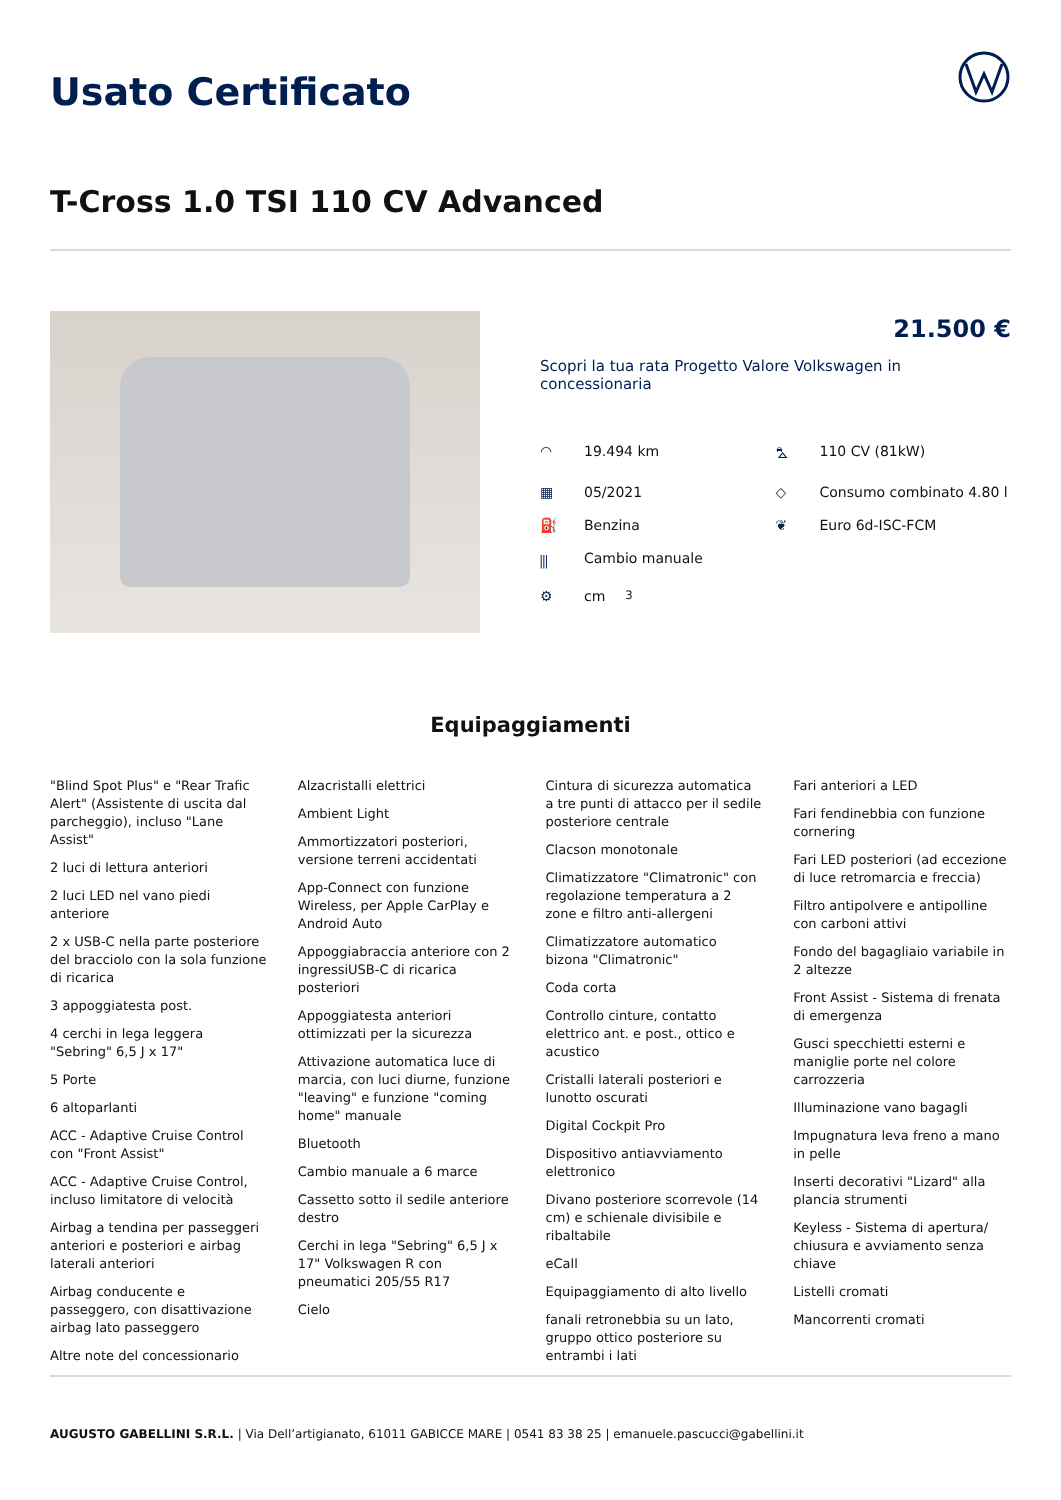Usato Certificato
T-Cross 1.0 TSI 110 CV Advanced
21.500 €
Scopri la tua rata Progetto Valore Volkswagen in concessionaria
◠ 19.494 km
⛍ 110 CV (81kW)
▦ 05/2021
◇ Consumo combinato 4.80 l
⛽ Benzina
❦ Euro 6d-ISC-FCM
⫼ Cambio manuale
⚙ cm<sup>3</sup>
Equipaggiamenti
"Blind Spot Plus" e "Rear Trafic Alert" (Assistente di uscita dal parcheggio), incluso "Lane Assist"
2 luci di lettura anteriori
2 luci LED nel vano piedi anteriore
2 x USB-C nella parte posteriore del bracciolo con la sola funzione di ricarica
3 appoggiatesta post.
4 cerchi in lega leggera "Sebring" 6,5 J x 17"
5 Porte
6 altoparlanti
ACC - Adaptive Cruise Control con "Front Assist"
ACC - Adaptive Cruise Control, incluso limitatore di velocità
Airbag a tendina per passeggeri anteriori e posteriori e airbag laterali anteriori
Airbag conducente e passeggero, con disattivazione airbag lato passeggero
Altre note del concessionario
Alzacristalli elettrici
Ambient Light
Ammortizzatori posteriori, versione terreni accidentati
App-Connect con funzione Wireless, per Apple CarPlay e Android Auto
Appoggiabraccia anteriore con 2 ingressiUSB-C di ricarica posteriori
Appoggiatesta anteriori ottimizzati per la sicurezza
Attivazione automatica luce di marcia, con luci diurne, funzione "leaving" e funzione "coming home" manuale
Bluetooth
Cambio manuale a 6 marce
Cassetto sotto il sedile anteriore destro
Cerchi in lega "Sebring" 6,5 J x 17" Volkswagen R con pneumatici 205/55 R17
Cielo
Cintura di sicurezza automatica a tre punti di attacco per il sedile posteriore centrale
Clacson monotonale
Climatizzatore "Climatronic" con regolazione temperatura a 2 zone e filtro anti-allergeni
Climatizzatore automatico bizona "Climatronic"
Coda corta
Controllo cinture, contatto elettrico ant. e post., ottico e acustico
Cristalli laterali posteriori e lunotto oscurati
Digital Cockpit Pro
Dispositivo antiavviamento elettronico
Divano posteriore scorrevole (14 cm) e schienale divisibile e ribaltabile
eCall
Equipaggiamento di alto livello
fanali retronebbia su un lato, gruppo ottico posteriore su entrambi i lati
Fari anteriori a LED
Fari fendinebbia con funzione cornering
Fari LED posteriori (ad eccezione di luce retromarcia e freccia)
Filtro antipolvere e antipolline con carboni attivi
Fondo del bagagliaio variabile in 2 altezze
Front Assist - Sistema di frenata di emergenza
Gusci specchietti esterni e maniglie porte nel colore carrozzeria
Illuminazione vano bagagli
Impugnatura leva freno a mano in pelle
Inserti decorativi "Lizard" alla plancia strumenti
Keyless - Sistema di apertura/ chiusura e avviamento senza chiave
Listelli cromati
Mancorrenti cromati
AUGUSTO GABELLINI S.R.L. | Via Dell’artigianato, 61011 GABICCE MARE | 0541 83 38 25 | emanuele.pascucci@gabellini.it